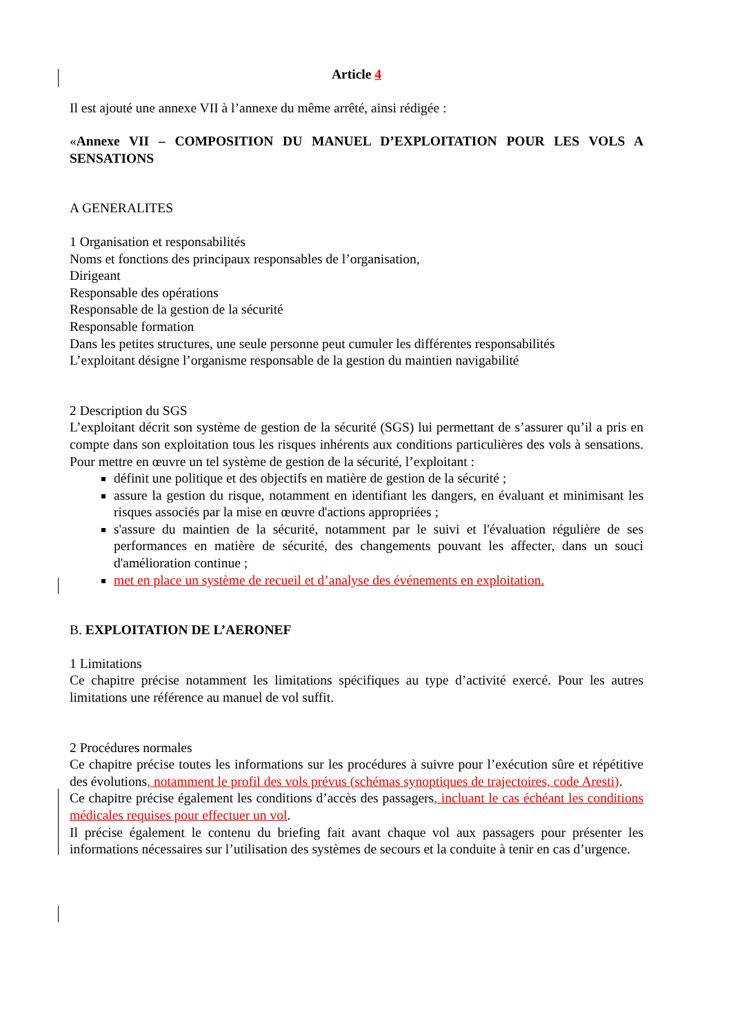Article 4
Il est ajouté une annexe VII à l’annexe du même arrêté, ainsi rédigée :
«Annexe VII – COMPOSITION DU MANUEL D’EXPLOITATION POUR LES VOLS A SENSATIONS
A GENERALITES
1 Organisation et responsabilités
Noms et fonctions des principaux responsables de l’organisation,
Dirigeant
Responsable des opérations
Responsable de la gestion de la sécurité
Responsable formation
Dans les petites structures, une seule personne peut cumuler les différentes responsabilités
L’exploitant désigne l’organisme responsable de la gestion du maintien navigabilité
2 Description du SGS
L’exploitant décrit son système de gestion de la sécurité (SGS) lui permettant de s’assurer qu’il a pris en compte dans son exploitation tous les risques inhérents aux conditions particulières des vols à sensations. Pour mettre en œuvre un tel système de gestion de la sécurité, l’exploitant :
définit une politique et des objectifs en matière de gestion de la sécurité ;
assure la gestion du risque, notamment en identifiant les dangers, en évaluant et minimisant les risques associés par la mise en œuvre d'actions appropriées ;
s'assure du maintien de la sécurité, notamment par le suivi et l'évaluation régulière de ses performances en matière de sécurité, des changements pouvant les affecter, dans un souci d'amélioration continue ;
met en place un système de recueil et d’analyse des événements en exploitation.
B. EXPLOITATION DE L’AERONEF
1 Limitations
Ce chapitre précise notamment les limitations spécifiques au type d’activité exercé. Pour les autres limitations une référence au manuel de vol suffit.
2 Procédures normales
Ce chapitre précise toutes les informations sur les procédures à suivre pour l’exécution sûre et répétitive des évolutions, notamment le profil des vols prévus (schémas synoptiques de trajectoires, code Aresti).
Ce chapitre précise également les conditions d’accès des passagers, incluant le cas échéant les conditions médicales requises pour effectuer un vol.
Il précise également le contenu du briefing fait avant chaque vol aux passagers pour présenter les informations nécessaires sur l’utilisation des systèmes de secours et la conduite à tenir en cas d’urgence.